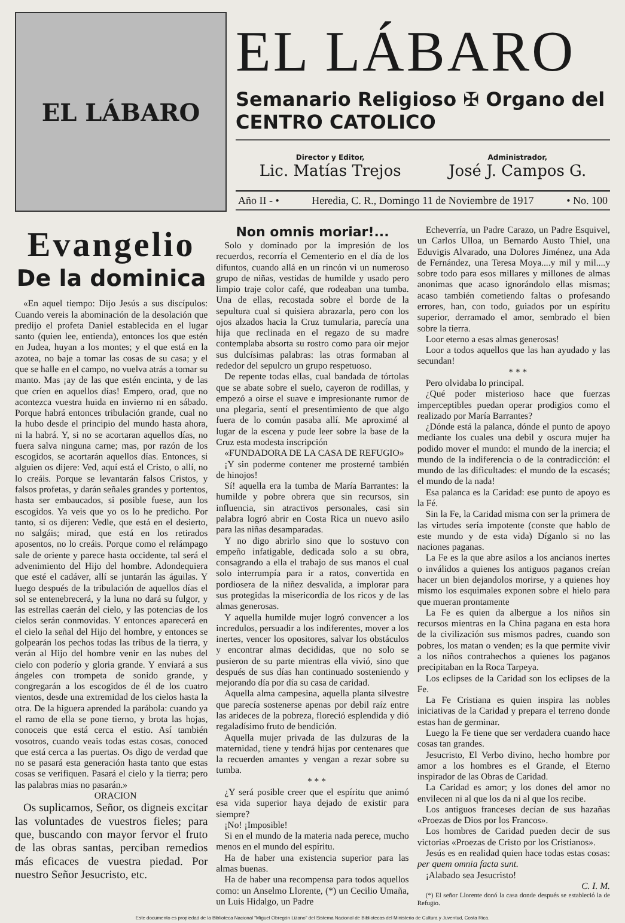EL LÁBARO
EL LÁBARO
Semanario Religioso ✠ Organo del CENTRO CATOLICO
Director y Editor,
Lic. Matías Trejos
Administrador,
José J. Campos G.
Año II - • Heredia, C. R., Domingo 11 de Noviembre de 1917 • No. 100
Evangelio
De la dominica
«En aquel tiempo: Dijo Jesús a sus discípulos: Cuando vereis la abominación de la desolación que predijo el profeta Daniel establecida en el lugar santo (quien lee, entienda), entonces los que estén en Judea, huyan a los montes; y el que está en la azotea, no baje a tomar las cosas de su casa; y el que se halle en el campo, no vuelva atrás a tomar su manto. Mas ¡ay de las que estén encinta, y de las que críen en aquellos días! Empero, orad, que no acontezca vuestra huida en invierno ni en sábado. Porque habrá entonces tribulación grande, cual no la hubo desde el principio del mundo hasta ahora, ni la habrá. Y, si no se acortaran aquellos días, no fuera salva ninguna carne; mas, por razón de los escogidos, se acortarán aquellos días. Entonces, si alguien os dijere: Ved, aquí está el Cristo, o allí, no lo creáis. Porque se levantarán falsos Cristos, y falsos profetas, y darán señales grandes y portentos, hasta ser embaucados, si posible fuese, aun los escogidos. Ya veis que yo os lo he predicho. Por tanto, si os dijeren: Vedle, que está en el desierto, no salgáis; mirad, que está en los retirados aposentos, no lo creáis. Porque como el relámpago sale de oriente y parece hasta occidente, tal será el advenimiento del Hijo del hombre. Adondequiera que esté el cadáver, allí se juntarán las águilas. Y luego después de la tribulación de aquellos días el sol se entenebrecerá, y la luna no dará su fulgor, y las estrellas caerán del cielo, y las potencias de los cielos serán conmovidas. Y entonces aparecerá en el cielo la señal del Hijo del hombre, y entonces se golpearán los pechos todas las tribus de la tierra, y verán al Hijo del hombre venir en las nubes del cielo con poderío y gloria grande. Y enviará a sus ángeles con trompeta de sonido grande, y congregarán a los escogidos de él de los cuatro vientos, desde una extremidad de los cielos hasta la otra. De la higuera aprended la parábola: cuando ya el ramo de ella se pone tierno, y brota las hojas, conoceis que está cerca el estio. Así también vosotros, cuando veais todas estas cosas, conoced que está cerca a las puertas. Os digo de verdad que no se pasará esta generación hasta tanto que estas cosas se verifiquen. Pasará el cielo y la tierra; pero las palabras mias no pasarán.»
ORACION
Os suplicamos, Señor, os digneis excitar las voluntades de vuestros fieles; para que, buscando con mayor fervor el fruto de las obras santas, perciban remedios más eficaces de vuestra piedad. Por nuestro Señor Jesucristo, etc.
Non omnis moriar!...
Solo y dominado por la impresión de los recuerdos, recorría el Cementerio en el día de los difuntos, cuando allá en un rincón vi un numeroso grupo de niñas, vestidas de humilde y usado pero limpio traje color café, que rodeaban una tumba. Una de ellas, recostada sobre el borde de la sepultura cual si quisiera abrazarla, pero con los ojos alzados hacia la Cruz tumularia, parecía una hija que reclinada en el regazo de su madre contemplaba absorta su rostro como para oir mejor sus dulcísimas palabras: las otras formaban al rededor del sepulcro un grupo respetuoso.
De repente todas ellas, cual bandada de tórtolas que se abate sobre el suelo, cayeron de rodillas, y empezó a oirse el suave e impresionante rumor de una plegaria, sentí el presentimiento de que algo fuera de lo común pasaba allí. Me aproximé al lugar de la escena y pude leer sobre la base de la Cruz esta modesta inscripción
«FUNDADORA DE LA CASA DE REFUGIO»
¡Y sin poderme contener me prosterné también de hinojos!
Sí! aquella era la tumba de María Barrantes: la humilde y pobre obrera que sin recursos, sin influencia, sin atractivos personales, casi sin palabra logró abrir en Costa Rica un nuevo asilo para las niñas desamparadas.
Y no digo abrirlo sino que lo sostuvo con empeño infatigable, dedicada solo a su obra, consagrando a ella el trabajo de sus manos el cual solo interrumpía para ir a ratos, convertida en pordiosera de la niñez desvalida, a implorar para sus protegidas la misericordia de los ricos y de las almas generosas.
Y aquella humilde mujer logró convencer a los incredulos, persuadir a los indiferentes, mover a los inertes, vencer los opositores, salvar los obstáculos y encontrar almas decididas, que no solo se pusieron de su parte mientras ella vivió, sino que después de sus días han continuado sosteniendo y mejorando día por día su casa de caridad.
Aquella alma campesina, aquella planta silvestre que parecía sostenerse apenas por debil raíz entre las arideces de la pobreza, floreció esplendida y dió regaladísimo fruto de bendición.
Aquella mujer privada de las dulzuras de la maternidad, tiene y tendrá hijas por centenares que la recuerden amantes y vengan a rezar sobre su tumba.
* * *
¿Y será posible creer que el espíritu que animó esa vida superior haya dejado de existir para siempre?
¡No! ¡Imposible!
Si en el mundo de la materia nada perece, mucho menos en el mundo del espíritu.
Ha de haber una existencia superior para las almas buenas.
Ha de haber una recompensa para todos aquellos como: un Anselmo Llorente, (*) un Cecilio Umaña, un Luis Hidalgo, un Padre
Echeverría, un Padre Carazo, un Padre Esquivel, un Carlos Ulloa, un Bernardo Austo Thiel, una Eduvigis Alvarado, una Dolores Jiménez, una Ada de Fernández, una Teresa Moya....y mil y mil....y sobre todo para esos millares y millones de almas anonimas que acaso ignorándolo ellas mismas; acaso también cometiendo faltas o profesando errores, han, con todo, guiados por un espíritu superior, derramado el amor, sembrado el bien sobre la tierra.
Loor eterno a esas almas generosas!
Loor a todos aquellos que las han ayudado y las secundan!
* * *
Pero olvidaba lo principal.
¿Qué poder misterioso hace que fuerzas imperceptibles puedan operar prodigios como el realizado por María Barrantes?
¿Dónde está la palanca, dónde el punto de apoyo mediante los cuales una debil y oscura mujer ha podido mover el mundo: el mundo de la inercia; el mundo de la indiferencia o de la contradicción: el mundo de las dificultades: el mundo de la escasés; el mundo de la nada!
Esa palanca es la Caridad: ese punto de apoyo es la Fé.
Sin la Fe, la Caridad misma con ser la primera de las virtudes sería impotente (conste que hablo de este mundo y de esta vida) Díganlo si no las naciones paganas.
La Fe es la que abre asilos a los ancianos inertes o inválidos a quienes los antiguos paganos creían hacer un bien dejandolos morirse, y a quienes hoy mismo los esquimales exponen sobre el hielo para que mueran prontamente
La Fe es quien da albergue a los niños sin recursos mientras en la China pagana en esta hora de la civilización sus mismos padres, cuando son pobres, los matan o venden; es la que permite vivir a los niños contrahechos a quienes los paganos precipitaban en la Roca Tarpeya.
Los eclipses de la Caridad son los eclipses de la Fe.
La Fe Cristiana es quien inspira las nobles iniciativas de la Caridad y prepara el terreno donde estas han de germinar.
Luego la Fe tiene que ser verdadera cuando hace cosas tan grandes.
Jesucristo, El Verbo divino, hecho hombre por amor a los hombres es el Grande, el Eterno inspirador de las Obras de Caridad.
La Caridad es amor; y los dones del amor no envilecen ni al que los da ni al que los recibe.
Los antiguos franceses decían de sus hazañas «Proezas de Dios por los Francos».
Los hombres de Caridad pueden decir de sus victorias «Proezas de Cristo por los Cristianos».
Jesús es en realidad quien hace todas estas cosas: per quem omnia facta sunt.
¡Alabado sea Jesucristo!
C. I. M.
(*) El señor Llorente donó la casa donde después se estableció la de Refugio.
Este documento es propiedad de la Biblioteca Nacional "Miguel Obregón Lizano" del Sistema Nacional de Bibliotecas del Ministerio de Cultura y Juventud, Costa Rica.